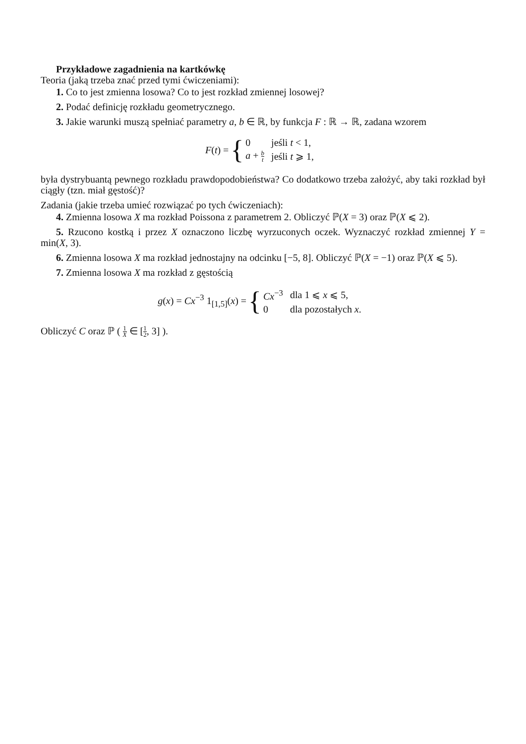Przykładowe zagadnienia na kartkówkę
Teoria (jaką trzeba znać przed tymi ćwiczeniami):
1. Co to jest zmienna losowa? Co to jest rozkład zmiennej losowej?
2. Podać definicję rozkładu geometrycznego.
3. Jakie warunki muszą spełniać parametry a, b ∈ ℝ, by funkcja F : ℝ → ℝ, zadana wzorem
F(t) = {
| 0 | jeśli t < 1, |
| a + b t | jeśli t ⩾ 1, |
była dystrybuantą pewnego rozkładu prawdopodobieństwa? Co dodatkowo trzeba założyć, aby taki rozkład był ciągły (tzn. miał gęstość)?
Zadania (jakie trzeba umieć rozwiązać po tych ćwiczeniach):
4. Zmienna losowa X ma rozkład Poissona z parametrem 2. Obliczyć ℙ(X = 3) oraz ℙ(X ⩽ 2).
5. Rzucono kostką i przez X oznaczono liczbę wyrzuconych oczek. Wyznaczyć rozkład zmiennej Y = min(X, 3).
6. Zmienna losowa X ma rozkład jednostajny na odcinku [−5, 8]. Obliczyć ℙ(X = −1) oraz ℙ(X ⩽ 5).
7. Zmienna losowa X ma rozkład z gęstością
g(x) = Cx<sup>−3</sup> 1<sub>[1,5]</sub>(x) = {
| Cx<sup>−3</sup> | dla 1 ⩽ x ⩽ 5, |
| 0 | dla pozostałych x . |
Obliczyć C oraz ℙ ( 1 X ∈ [1 2, 3] ).